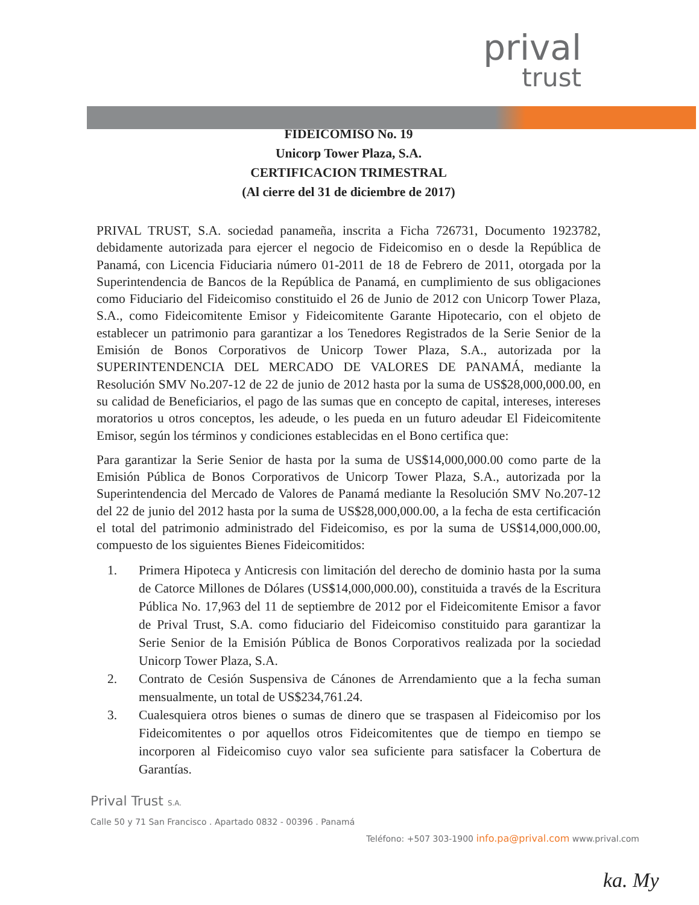prival
trust
FIDEICOMISO No. 19
Unicorp Tower Plaza, S.A.
CERTIFICACION TRIMESTRAL
(Al cierre del 31 de diciembre de 2017)
PRIVAL TRUST, S.A. sociedad panameña, inscrita a Ficha 726731, Documento 1923782, debidamente autorizada para ejercer el negocio de Fideicomiso en o desde la República de Panamá, con Licencia Fiduciaria número 01-2011 de 18 de Febrero de 2011, otorgada por la Superintendencia de Bancos de la República de Panamá, en cumplimiento de sus obligaciones como Fiduciario del Fideicomiso constituido el 26 de Junio de 2012 con Unicorp Tower Plaza, S.A., como Fideicomitente Emisor y Fideicomitente Garante Hipotecario, con el objeto de establecer un patrimonio para garantizar a los Tenedores Registrados de la Serie Senior de la Emisión de Bonos Corporativos de Unicorp Tower Plaza, S.A., autorizada por la SUPERINTENDENCIA DEL MERCADO DE VALORES DE PANAMÁ, mediante la Resolución SMV No.207-12 de 22 de junio de 2012 hasta por la suma de US$28,000,000.00, en su calidad de Beneficiarios, el pago de las sumas que en concepto de capital, intereses, intereses moratorios u otros conceptos, les adeude, o les pueda en un futuro adeudar El Fideicomitente Emisor, según los términos y condiciones establecidas en el Bono certifica que:
Para garantizar la Serie Senior de hasta por la suma de US$14,000,000.00 como parte de la Emisión Pública de Bonos Corporativos de Unicorp Tower Plaza, S.A., autorizada por la Superintendencia del Mercado de Valores de Panamá mediante la Resolución SMV No.207-12 del 22 de junio del 2012 hasta por la suma de US$28,000,000.00, a la fecha de esta certificación el total del patrimonio administrado del Fideicomiso, es por la suma de US$14,000,000.00, compuesto de los siguientes Bienes Fideicomitidos:
1. Primera Hipoteca y Anticresis con limitación del derecho de dominio hasta por la suma de Catorce Millones de Dólares (US$14,000,000.00), constituida a través de la Escritura Pública No. 17,963 del 11 de septiembre de 2012 por el Fideicomitente Emisor a favor de Prival Trust, S.A. como fiduciario del Fideicomiso constituido para garantizar la Serie Senior de la Emisión Pública de Bonos Corporativos realizada por la sociedad Unicorp Tower Plaza, S.A.
2. Contrato de Cesión Suspensiva de Cánones de Arrendamiento que a la fecha suman mensualmente, un total de US$234,761.24.
3. Cualesquiera otros bienes o sumas de dinero que se traspasen al Fideicomiso por los Fideicomitentes o por aquellos otros Fideicomitentes que de tiempo en tiempo se incorporen al Fideicomiso cuyo valor sea suficiente para satisfacer la Cobertura de Garantías.
Prival Trust S.A.
Calle 50 y 71 San Francisco . Apartado 0832 - 00396 . Panamá
Teléfono: +507 303-1900 info.pa@prival.com www.prival.com
ka. My